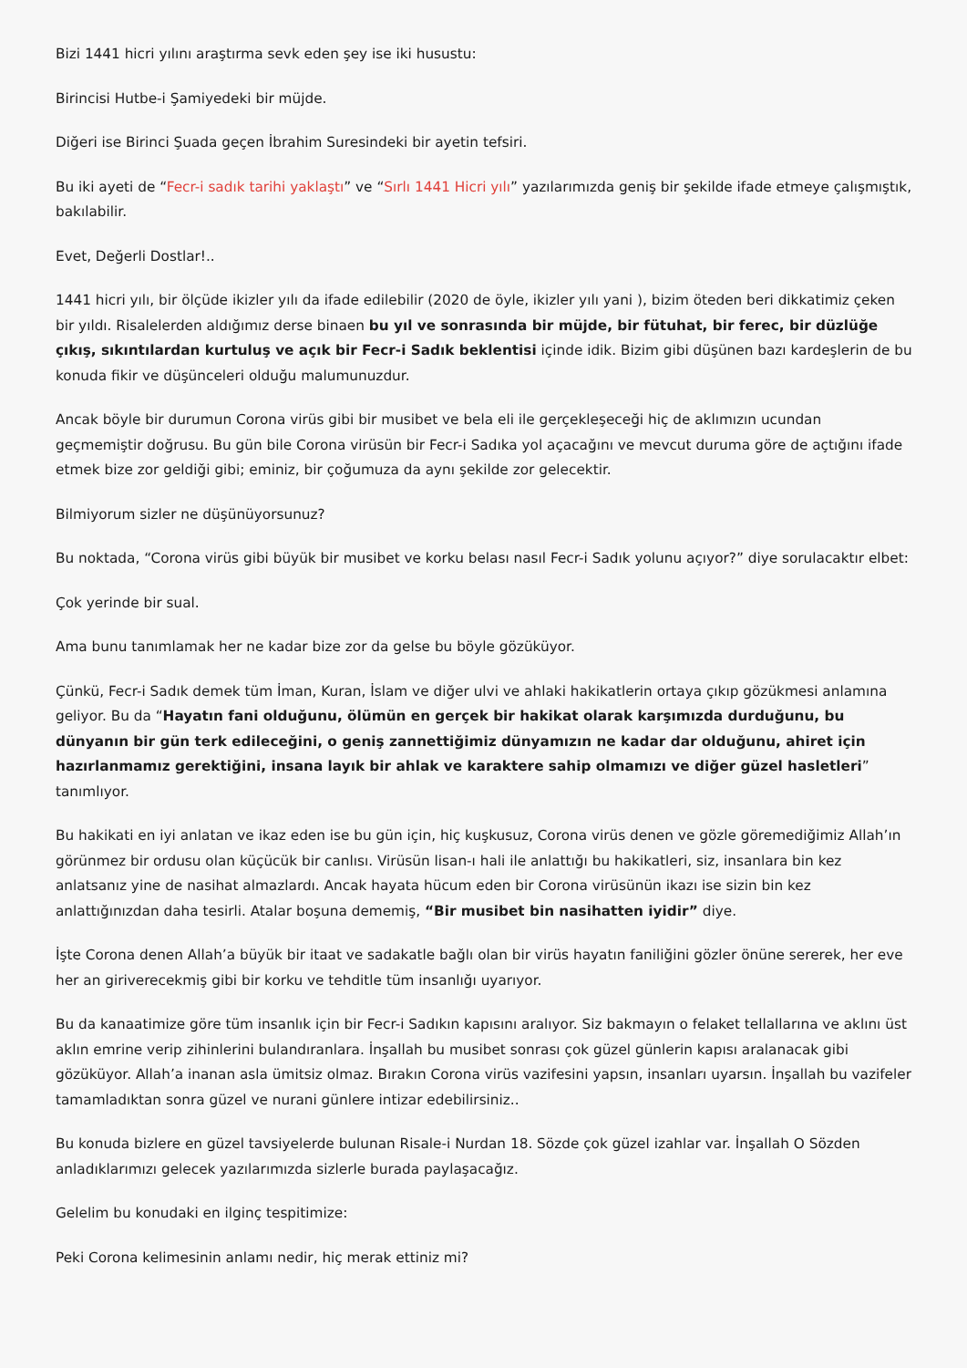Bizi 1441 hicri yılını araştırma sevk eden şey ise iki husustu:
Birincisi Hutbe-i Şamiyedeki bir müjde.
Diğeri ise Birinci Şuada geçen İbrahim Suresindeki bir ayetin tefsiri.
Bu iki ayeti de “Fecr-i sadık tarihi yaklaştı” ve “Sırlı 1441 Hicri yılı” yazılarımızda geniş bir şekilde ifade etmeye çalışmıştık, bakılabilir.
Evet, Değerli Dostlar!..
1441 hicri yılı, bir ölçüde ikizler yılı da ifade edilebilir (2020 de öyle, ikizler yılı yani ), bizim öteden beri dikkatimiz çeken bir yıldı. Risalelerden aldığımız derse binaen bu yıl ve sonrasında bir müjde, bir fütuhat, bir ferec, bir düzlüğe çıkış, sıkıntılardan kurtuluş ve açık bir Fecr-i Sadık beklentisi içinde idik. Bizim gibi düşünen bazı kardeşlerin de bu konuda fikir ve düşünceleri olduğu malumunuzdur.
Ancak böyle bir durumun Corona virüs gibi bir musibet ve bela eli ile gerçekleşeceği hiç de aklımızın ucundan geçmemiştir doğrusu. Bu gün bile Corona virüsün bir Fecr-i Sadıka yol açacağını ve mevcut duruma göre de açtığını ifade etmek bize zor geldiği gibi; eminiz, bir çoğumuza da aynı şekilde zor gelecektir.
Bilmiyorum sizler ne düşünüyorsunuz?
Bu noktada, “Corona virüs gibi büyük bir musibet ve korku belası nasıl Fecr-i Sadık yolunu açıyor?” diye sorulacaktır elbet:
Çok yerinde bir sual.
Ama bunu tanımlamak her ne kadar bize zor da gelse bu böyle gözüküyor.
Çünkü, Fecr-i Sadık demek tüm İman, Kuran, İslam ve diğer ulvi ve ahlaki hakikatlerin ortaya çıkıp gözükmesi anlamına geliyor. Bu da “Hayatın fani olduğunu, ölümün en gerçek bir hakikat olarak karşımızda durduğunu, bu dünyanın bir gün terk edileceğini, o geniş zannettiğimiz dünyamızın ne kadar dar olduğunu, ahiret için hazırlanmamız gerektiğini, insana layık bir ahlak ve karaktere sahip olmamızı ve diğer güzel hasletleri” tanımlıyor.
Bu hakikati en iyi anlatan ve ikaz eden ise bu gün için, hiç kuşkusuz, Corona virüs denen ve gözle göremediğimiz Allah’ın görünmez bir ordusu olan küçücük bir canlısı. Virüsün lisan-ı hali ile anlattığı bu hakikatleri, siz, insanlara bin kez anlatsanız yine de nasihat almazlardı. Ancak hayata hücum eden bir Corona virüsünün ikazı ise sizin bin kez anlattığınızdan daha tesirli. Atalar boşuna dememiş, “Bir musibet bin nasihatten iyidir” diye.
İşte Corona denen Allah’a büyük bir itaat ve sadakatle bağlı olan bir virüs hayatın faniliğini gözler önüne sererek, her eve her an giriverecekmiş gibi bir korku ve tehditle tüm insanlığı uyarıyor.
Bu da kanaatimize göre tüm insanlık için bir Fecr-i Sadıkın kapısını aralıyor. Siz bakmayın o felaket tellallarına ve aklını üst aklın emrine verip zihinlerini bulandıranlara. İnşallah bu musibet sonrası çok güzel günlerin kapısı aralanacak gibi gözüküyor. Allah’a inanan asla ümitsiz olmaz. Bırakın Corona virüs vazifesini yapsın, insanları uyarsın. İnşallah bu vazifeler tamamladıktan sonra güzel ve nurani günlere intizar edebilirsiniz..
Bu konuda bizlere en güzel tavsiyelerde bulunan Risale-i Nurdan 18. Sözde çok güzel izahlar var. İnşallah O Sözden anladıklarımızı gelecek yazılarımızda sizlerle burada paylaşacağız.
Gelelim bu konudaki en ilginç tespitimize:
Peki Corona kelimesinin anlamı nedir, hiç merak ettiniz mi?